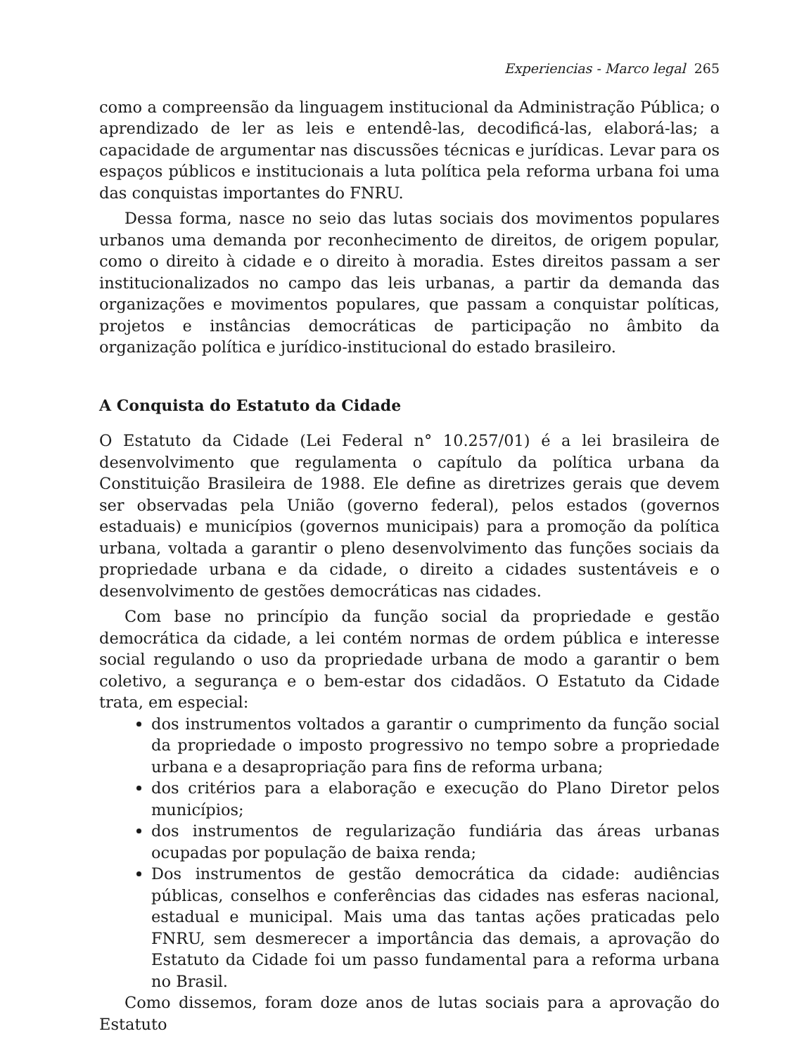Experiencias - Marco legal 265
como a compreensão da linguagem institucional da Administração Pública; o aprendizado de ler as leis e entendê-las, decodificá-las, elaborá-las; a capacidade de argumentar nas discussões técnicas e jurídicas. Levar para os espaços públicos e institucionais a luta política pela reforma urbana foi uma das conquistas importantes do FNRU.
Dessa forma, nasce no seio das lutas sociais dos movimentos populares urbanos uma demanda por reconhecimento de direitos, de origem popular, como o direito à cidade e o direito à moradia. Estes direitos passam a ser institucionalizados no campo das leis urbanas, a partir da demanda das organizações e movimentos populares, que passam a conquistar políticas, projetos e instâncias democráticas de participação no âmbito da organização política e jurídico-institucional do estado brasileiro.
A Conquista do Estatuto da Cidade
O Estatuto da Cidade (Lei Federal n° 10.257/01) é a lei brasileira de desenvolvimento que regulamenta o capítulo da política urbana da Constituição Brasileira de 1988. Ele define as diretrizes gerais que devem ser observadas pela União (governo federal), pelos estados (governos estaduais) e municípios (governos municipais) para a promoção da política urbana, voltada a garantir o pleno desenvolvimento das funções sociais da propriedade urbana e da cidade, o direito a cidades sustentáveis e o desenvolvimento de gestões democráticas nas cidades.
Com base no princípio da função social da propriedade e gestão democrática da cidade, a lei contém normas de ordem pública e interesse social regulando o uso da propriedade urbana de modo a garantir o bem coletivo, a segurança e o bem-estar dos cidadãos. O Estatuto da Cidade trata, em especial:
dos instrumentos voltados a garantir o cumprimento da função social da propriedade o imposto progressivo no tempo sobre a propriedade urbana e a desapropriação para fins de reforma urbana;
dos critérios para a elaboração e execução do Plano Diretor pelos municípios;
dos instrumentos de regularização fundiária das áreas urbanas ocupadas por população de baixa renda;
Dos instrumentos de gestão democrática da cidade: audiências públicas, conselhos e conferências das cidades nas esferas nacional, estadual e municipal. Mais uma das tantas ações praticadas pelo FNRU, sem desmerecer a importância das demais, a aprovação do Estatuto da Cidade foi um passo fundamental para a reforma urbana no Brasil.
Como dissemos, foram doze anos de lutas sociais para a aprovação do Estatuto